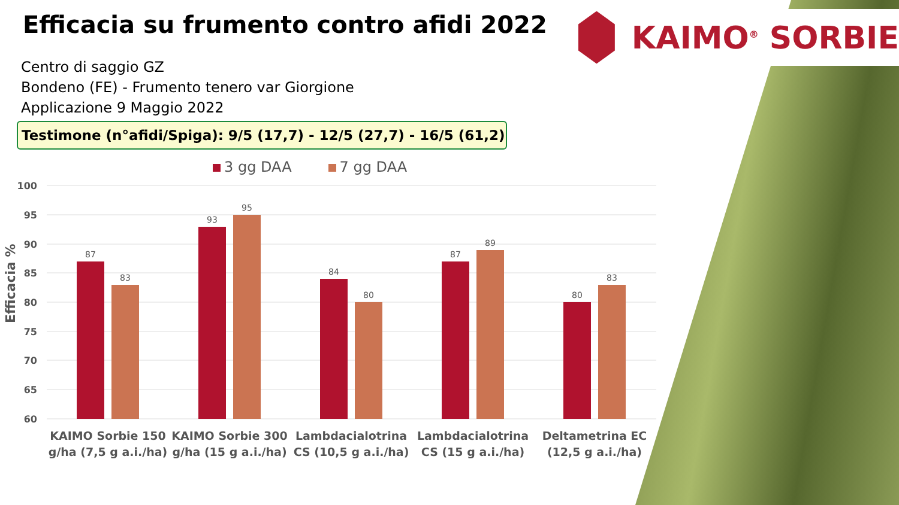KAIMO<sup>®</sup> SORBIE
Efficacia su frumento contro afidi 2022
Centro di saggio GZ
Bondeno (FE) - Frumento tenero var Giorgione
Applicazione 9 Maggio 2022
Testimone (n°afidi/Spiga): 9/5 (17,7) - 12/5 (27,7) - 16/5 (61,2)
3 gg DAA 7 gg DAA
Efficacia %
100
95
90
85
80
75
70
65
60
87
83
93
95
84
80
87
89
80
83
KAIMO Sorbie 150 g/ha (7,5 g a.i./ha)
KAIMO Sorbie 300 g/ha (15 g a.i./ha)
Lambdacialotrina CS (10,5 g a.i./ha)
Lambdacialotrina CS (15 g a.i./ha)
Deltametrina EC (12,5 g a.i./ha)